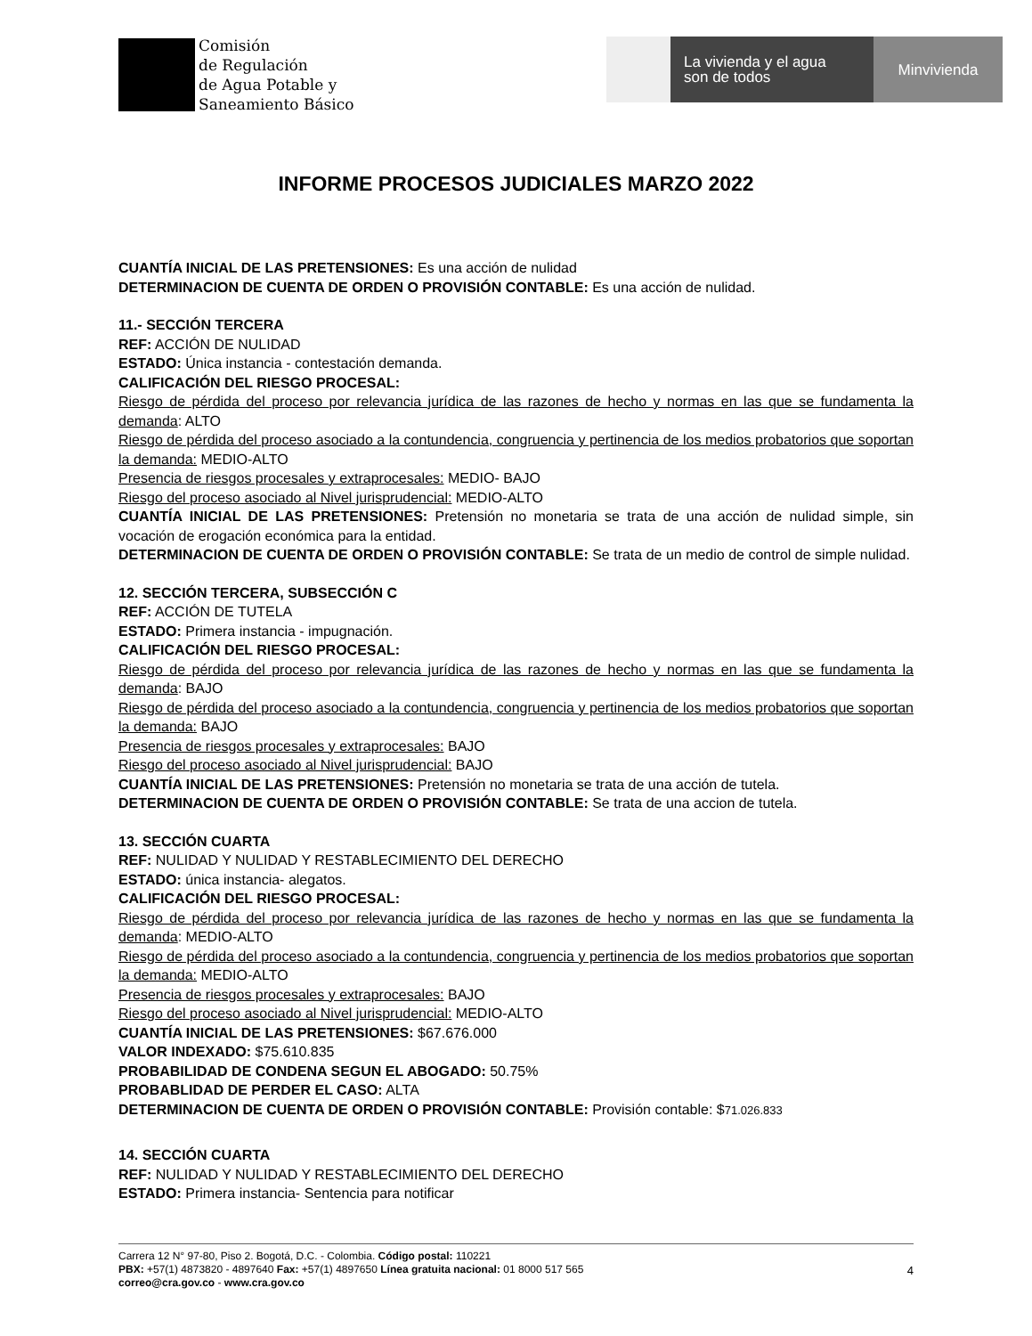Comisión
de Regulación
de Agua Potable y
Saneamiento Básico
La vivienda y el agua
son de todos
Minvivienda
INFORME PROCESOS JUDICIALES MARZO 2022
CUANTÍA INICIAL DE LAS PRETENSIONES: Es una acción de nulidad
DETERMINACION DE CUENTA DE ORDEN O PROVISIÓN CONTABLE: Es una acción de nulidad.
11.- SECCIÓN TERCERA
REF: ACCIÓN DE NULIDAD
ESTADO: Única instancia - contestación demanda.
CALIFICACIÓN DEL RIESGO PROCESAL:
Riesgo de pérdida del proceso por relevancia jurídica de las razones de hecho y normas en las que se fundamenta la demanda: ALTO
Riesgo de pérdida del proceso asociado a la contundencia, congruencia y pertinencia de los medios probatorios que soportan la demanda: MEDIO-ALTO
Presencia de riesgos procesales y extraprocesales: MEDIO- BAJO
Riesgo del proceso asociado al Nivel jurisprudencial: MEDIO-ALTO
CUANTÍA INICIAL DE LAS PRETENSIONES: Pretensión no monetaria se trata de una acción de nulidad simple, sin vocación de erogación económica para la entidad.
DETERMINACION DE CUENTA DE ORDEN O PROVISIÓN CONTABLE: Se trata de un medio de control de simple nulidad.
12. SECCIÓN TERCERA, SUBSECCIÓN C
REF: ACCIÓN DE TUTELA
ESTADO: Primera instancia - impugnación.
CALIFICACIÓN DEL RIESGO PROCESAL:
Riesgo de pérdida del proceso por relevancia jurídica de las razones de hecho y normas en las que se fundamenta la demanda: BAJO
Riesgo de pérdida del proceso asociado a la contundencia, congruencia y pertinencia de los medios probatorios que soportan la demanda: BAJO
Presencia de riesgos procesales y extraprocesales: BAJO
Riesgo del proceso asociado al Nivel jurisprudencial: BAJO
CUANTÍA INICIAL DE LAS PRETENSIONES: Pretensión no monetaria se trata de una acción de tutela.
DETERMINACION DE CUENTA DE ORDEN O PROVISIÓN CONTABLE: Se trata de una accion de tutela.
13. SECCIÓN CUARTA
REF: NULIDAD Y NULIDAD Y RESTABLECIMIENTO DEL DERECHO
ESTADO: única instancia- alegatos.
CALIFICACIÓN DEL RIESGO PROCESAL:
Riesgo de pérdida del proceso por relevancia jurídica de las razones de hecho y normas en las que se fundamenta la demanda: MEDIO-ALTO
Riesgo de pérdida del proceso asociado a la contundencia, congruencia y pertinencia de los medios probatorios que soportan la demanda: MEDIO-ALTO
Presencia de riesgos procesales y extraprocesales: BAJO
Riesgo del proceso asociado al Nivel jurisprudencial: MEDIO-ALTO
CUANTÍA INICIAL DE LAS PRETENSIONES: $67.676.000
VALOR INDEXADO: $75.610.835
PROBABILIDAD DE CONDENA SEGUN EL ABOGADO: 50.75%
PROBABLIDAD DE PERDER EL CASO: ALTA
DETERMINACION DE CUENTA DE ORDEN O PROVISIÓN CONTABLE: Provisión contable: $71.026.833
14. SECCIÓN CUARTA
REF: NULIDAD Y NULIDAD Y RESTABLECIMIENTO DEL DERECHO
ESTADO: Primera instancia- Sentencia para notificar
Carrera 12 N° 97-80, Piso 2. Bogotá, D.C. - Colombia. Código postal: 110221
PBX: +57(1) 4873820 - 4897640 Fax: +57(1) 4897650 Línea gratuita nacional: 01 8000 517 565
correo@cra.gov.co - www.cra.gov.co
4